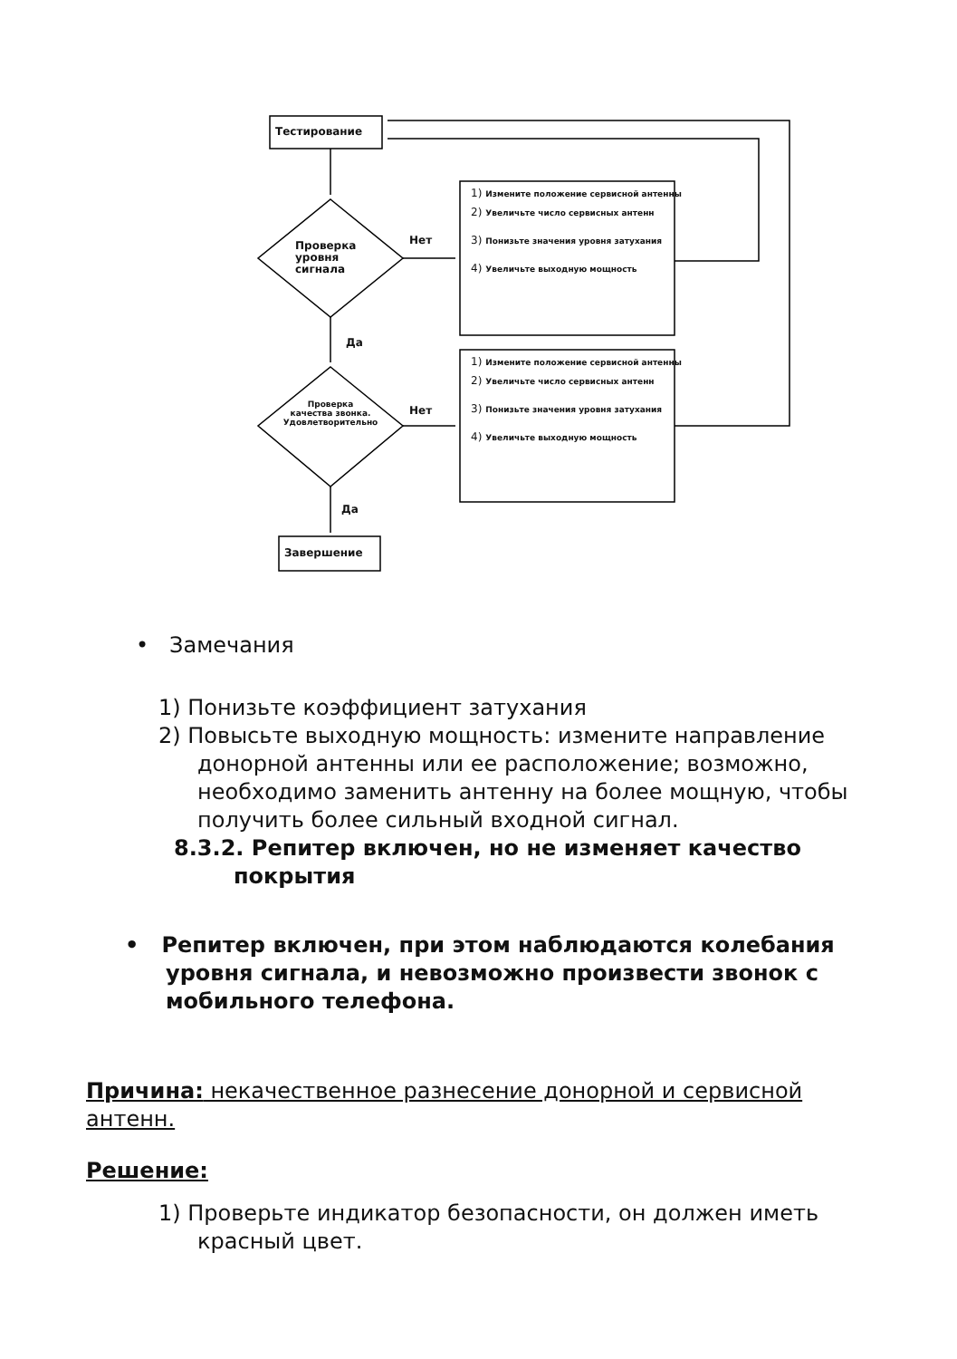Тестирование
Завершение
Проверка
уровня
сигнала
Нет
Да
Проверка
качества звонка.
Удовлетворительно
Нет
Да
1) Измените положение сервисной антенны
2) Увеличьте число сервисных антенн
3) Понизьте значения уровня затухания
4) Увеличьте выходную мощность
1) Измените положение сервисной антенны
2) Увеличьте число сервисных антенн
3) Понизьте значения уровня затухания
4) Увеличьте выходную мощность
• Замечания
1) Понизьте коэффициент затухания
2) Повысьте выходную мощность: измените направление донорной антенны или ее расположение; возможно, необходимо заменить антенну на более мощную, чтобы получить более сильный входной сигнал.
8.3.2. Репитер включен, но не изменяет качество покрытия
• Репитер включен, при этом наблюдаются колебания уровня сигнала, и невозможно произвести звонок с мобильного телефона.
Причина: некачественное разнесение донорной и сервисной антенн.
Решение:
1) Проверьте индикатор безопасности, он должен иметь красный цвет.